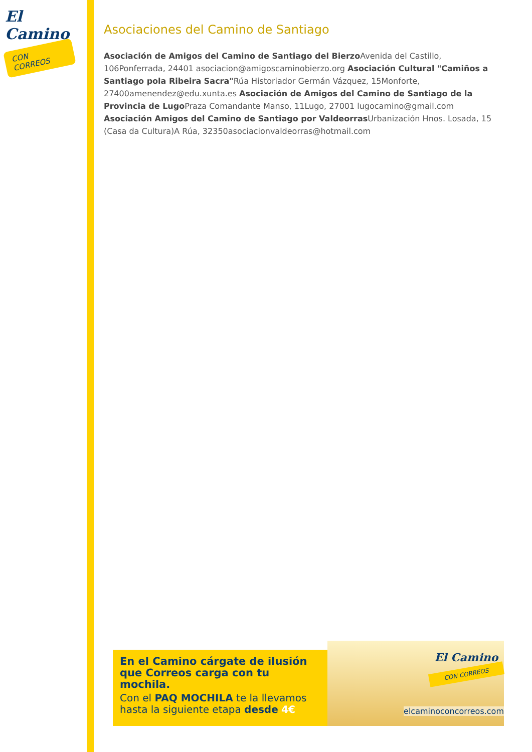El Camino
CON CORREOS
Asociaciones del Camino de Santiago
Asociación de Amigos del Camino de Santiago del Bierzo Avenida del Castillo, 106Ponferrada, 24401 asociacion@amigoscaminobierzo.org Asociación Cultural "Camiños a Santiago pola Ribeira Sacra"Rúa Historiador Germán Vázquez, 15Monforte, 27400amenendez@edu.xunta.es Asociación de Amigos del Camino de Santiago de la Provincia de Lugo Praza Comandante Manso, 11Lugo, 27001 lugocamino@gmail.com Asociación Amigos del Camino de Santiago por Valdeorras Urbanización Hnos. Losada, 15 (Casa da Cultura)A Rúa, 32350asociacionvaldeorras@hotmail.com
En el Camino cárgate de ilusión que Correos carga con tu mochila.
Con el PAQ MOCHILA te la llevamos hasta la siguiente etapa desde 4€
El Camino
CON CORREOS
elcaminoconcorreos.com